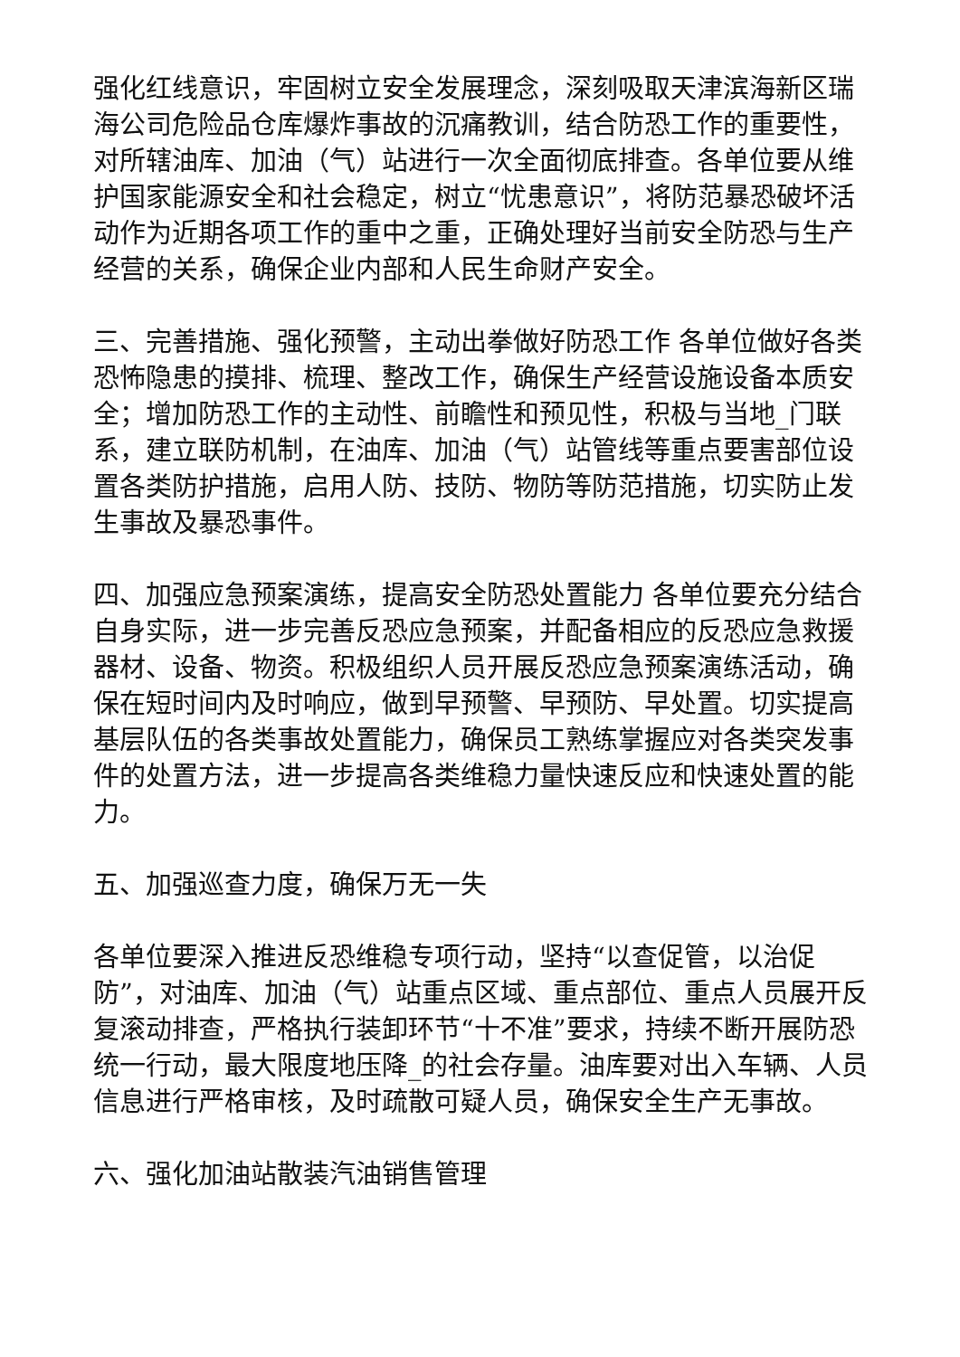强化红线意识，牢固树立安全发展理念，深刻吸取天津滨海新区瑞海公司危险品仓库爆炸事故的沉痛教训，结合防恐工作的重要性，对所辖油库、加油（气）站进行一次全面彻底排查。各单位要从维护国家能源安全和社会稳定，树立“忧患意识”，将防范暴恐破坏活动作为近期各项工作的重中之重，正确处理好当前安全防恐与生产经营的关系，确保企业内部和人民生命财产安全。
三、完善措施、强化预警，主动出拳做好防恐工作 各单位做好各类恐怖隐患的摸排、梳理、整改工作，确保生产经营设施设备本质安全；增加防恐工作的主动性、前瞻性和预见性，积极与当地_门联系，建立联防机制，在油库、加油（气）站管线等重点要害部位设置各类防护措施，启用人防、技防、物防等防范措施，切实防止发生事故及暴恐事件。
四、加强应急预案演练，提高安全防恐处置能力 各单位要充分结合自身实际，进一步完善反恐应急预案，并配备相应的反恐应急救援器材、设备、物资。积极组织人员开展反恐应急预案演练活动，确保在短时间内及时响应，做到早预警、早预防、早处置。切实提高基层队伍的各类事故处置能力，确保员工熟练掌握应对各类突发事件的处置方法，进一步提高各类维稳力量快速反应和快速处置的能力。
五、加强巡查力度，确保万无一失
各单位要深入推进反恐维稳专项行动，坚持“以查促管，以治促防”，对油库、加油（气）站重点区域、重点部位、重点人员展开反复滚动排查，严格执行装卸环节“十不准”要求，持续不断开展防恐统一行动，最大限度地压降_的社会存量。油库要对出入车辆、人员信息进行严格审核，及时疏散可疑人员，确保安全生产无事故。
六、强化加油站散装汽油销售管理